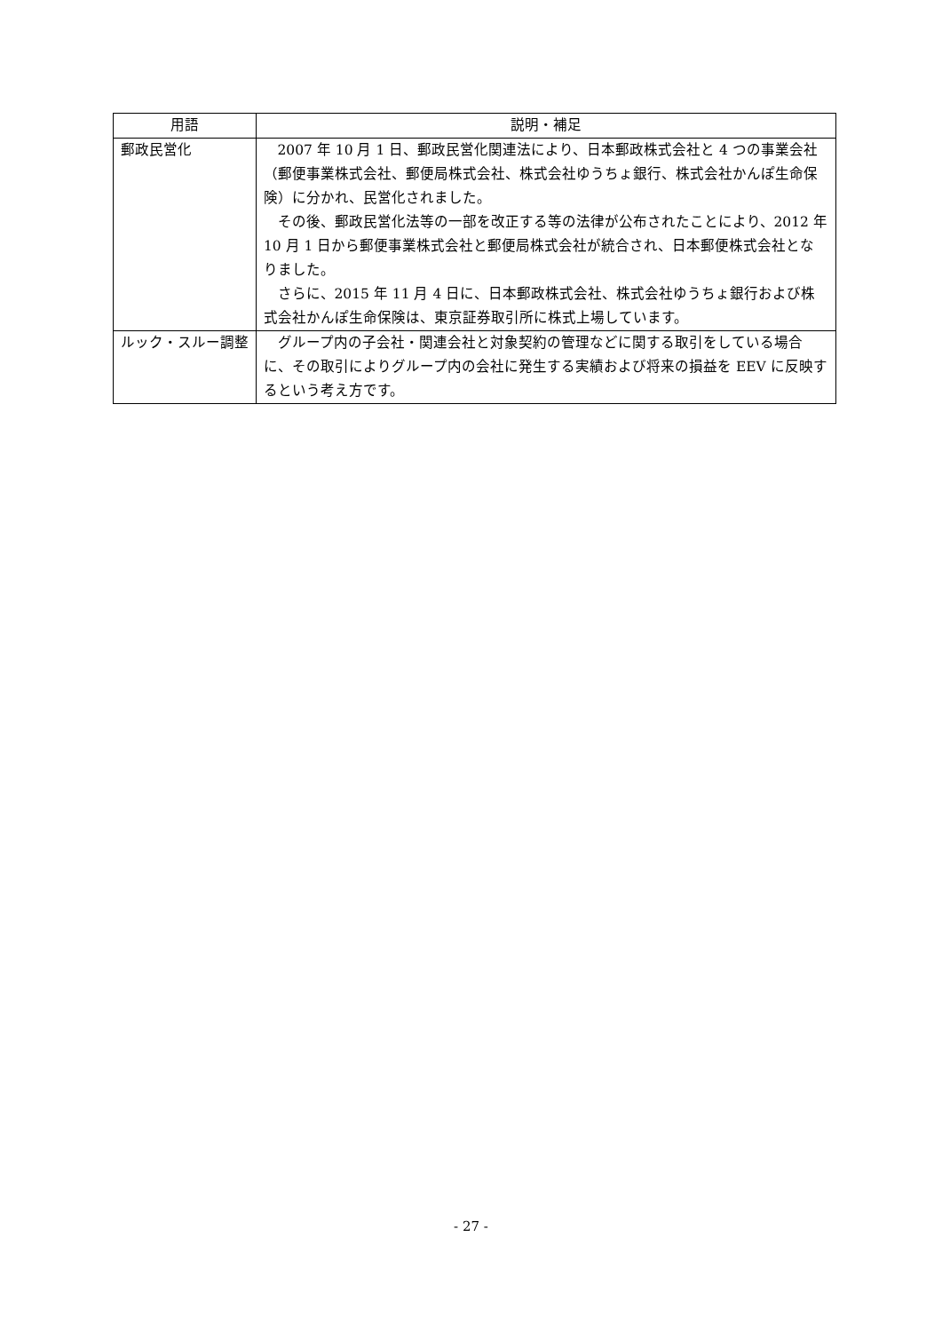| 用語 | 説明・補足 |
| --- | --- |
| 郵政民営化 | 2007 年 10 月 1 日、郵政民営化関連法により、日本郵政株式会社と 4 つの事業会社（郵便事業株式会社、郵便局株式会社、株式会社ゆうちょ銀行、株式会社かんぽ生命保険）に分かれ、民営化されました。 その後、郵政民営化法等の一部を改正する等の法律が公布されたことにより、2012 年 10 月 1 日から郵便事業株式会社と郵便局株式会社が統合され、日本郵便株式会社となりました。 さらに、2015 年 11 月 4 日に、日本郵政株式会社、株式会社ゆうちょ銀行および株式会社かんぽ生命保険は、東京証券取引所に株式上場しています。 |
| ルック・スルー調整 | グループ内の子会社・関連会社と対象契約の管理などに関する取引をしている場合に、その取引によりグループ内の会社に発生する実績および将来の損益を EEV に反映するという考え方です。 |
- 27 -